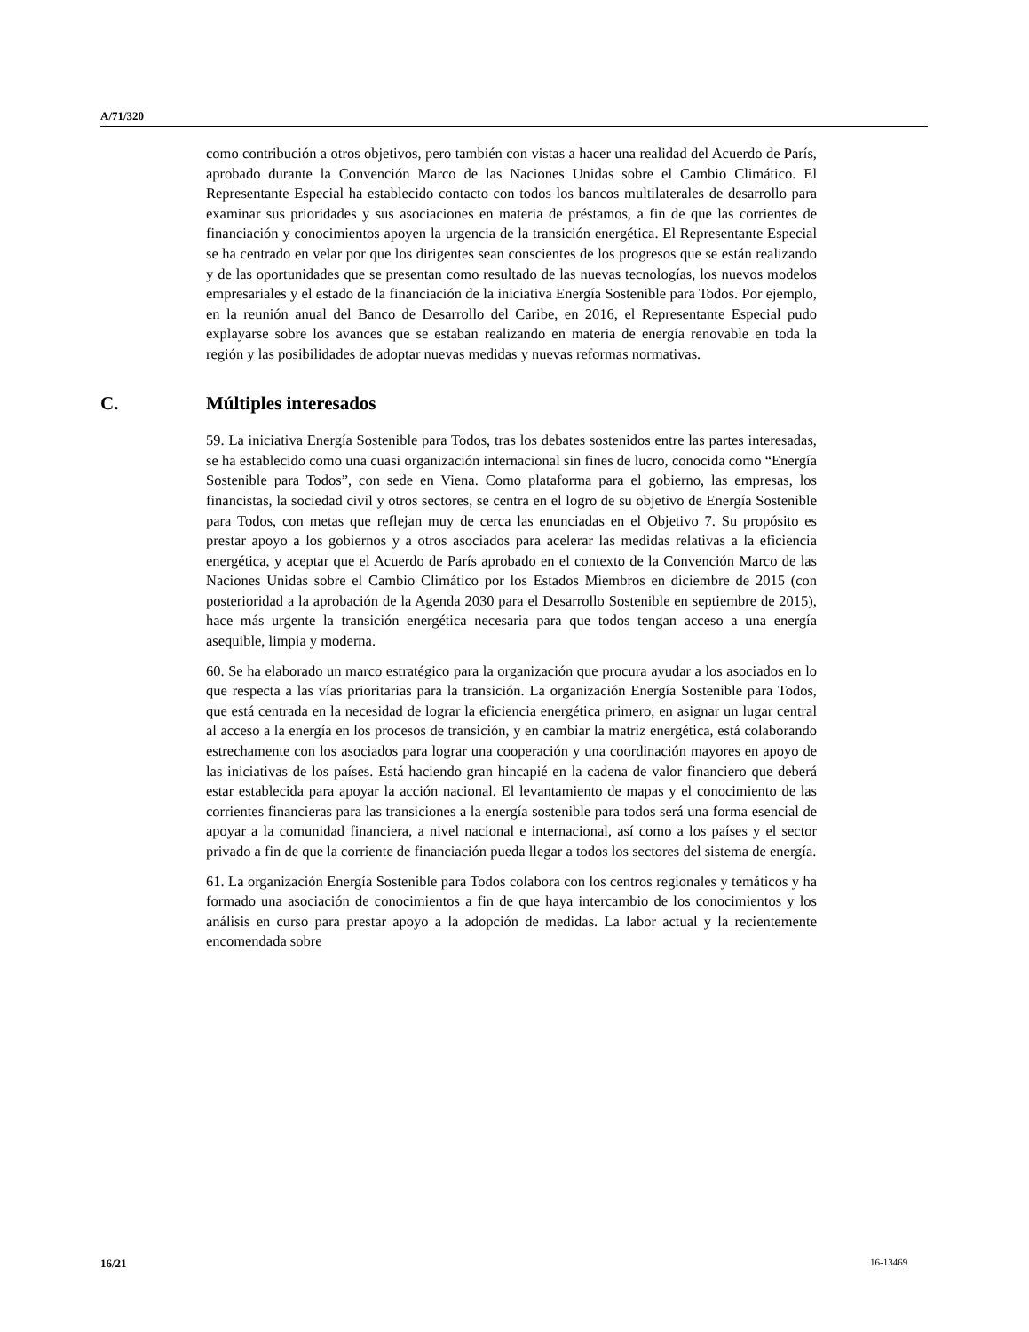A/71/320
como contribución a otros objetivos, pero también con vistas a hacer una realidad del Acuerdo de París, aprobado durante la Convención Marco de las Naciones Unidas sobre el Cambio Climático. El Representante Especial ha establecido contacto con todos los bancos multilaterales de desarrollo para examinar sus prioridades y sus asociaciones en materia de préstamos, a fin de que las corrientes de financiación y conocimientos apoyen la urgencia de la transición energética. El Representante Especial se ha centrado en velar por que los dirigentes sean conscientes de los progresos que se están realizando y de las oportunidades que se presentan como resultado de las nuevas tecnologías, los nuevos modelos empresariales y el estado de la financiación de la iniciativa Energía Sostenible para Todos. Por ejemplo, en la reunión anual del Banco de Desarrollo del Caribe, en 2016, el Representante Especial pudo explayarse sobre los avances que se estaban realizando en materia de energía renovable en toda la región y las posibilidades de adoptar nuevas medidas y nuevas reformas normativas.
C. Múltiples interesados
59. La iniciativa Energía Sostenible para Todos, tras los debates sostenidos entre las partes interesadas, se ha establecido como una cuasi organización internacional sin fines de lucro, conocida como “Energía Sostenible para Todos”, con sede en Viena. Como plataforma para el gobierno, las empresas, los financistas, la sociedad civil y otros sectores, se centra en el logro de su objetivo de Energía Sostenible para Todos, con metas que reflejan muy de cerca las enunciadas en el Objetivo 7. Su propósito es prestar apoyo a los gobiernos y a otros asociados para acelerar las medidas relativas a la eficiencia energética, y aceptar que el Acuerdo de París aprobado en el contexto de la Convención Marco de las Naciones Unidas sobre el Cambio Climático por los Estados Miembros en diciembre de 2015 (con posterioridad a la aprobación de la Agenda 2030 para el Desarrollo Sostenible en septiembre de 2015), hace más urgente la transición energética necesaria para que todos tengan acceso a una energía asequible, limpia y moderna.
60. Se ha elaborado un marco estratégico para la organización que procura ayudar a los asociados en lo que respecta a las vías prioritarias para la transición. La organización Energía Sostenible para Todos, que está centrada en la necesidad de lograr la eficiencia energética primero, en asignar un lugar central al acceso a la energía en los procesos de transición, y en cambiar la matriz energética, está colaborando estrechamente con los asociados para lograr una cooperación y una coordinación mayores en apoyo de las iniciativas de los países. Está haciendo gran hincapié en la cadena de valor financiero que deberá estar establecida para apoyar la acción nacional. El levantamiento de mapas y el conocimiento de las corrientes financieras para las transiciones a la energía sostenible para todos será una forma esencial de apoyar a la comunidad financiera, a nivel nacional e internacional, así como a los países y el sector privado a fin de que la corriente de financiación pueda llegar a todos los sectores del sistema de energía.
61. La organización Energía Sostenible para Todos colabora con los centros regionales y temáticos y ha formado una asociación de conocimientos a fin de que haya intercambio de los conocimientos y los análisis en curso para prestar apoyo a la adopción de medidas. La labor actual y la recientemente encomendada sobre
16/21 16-13469